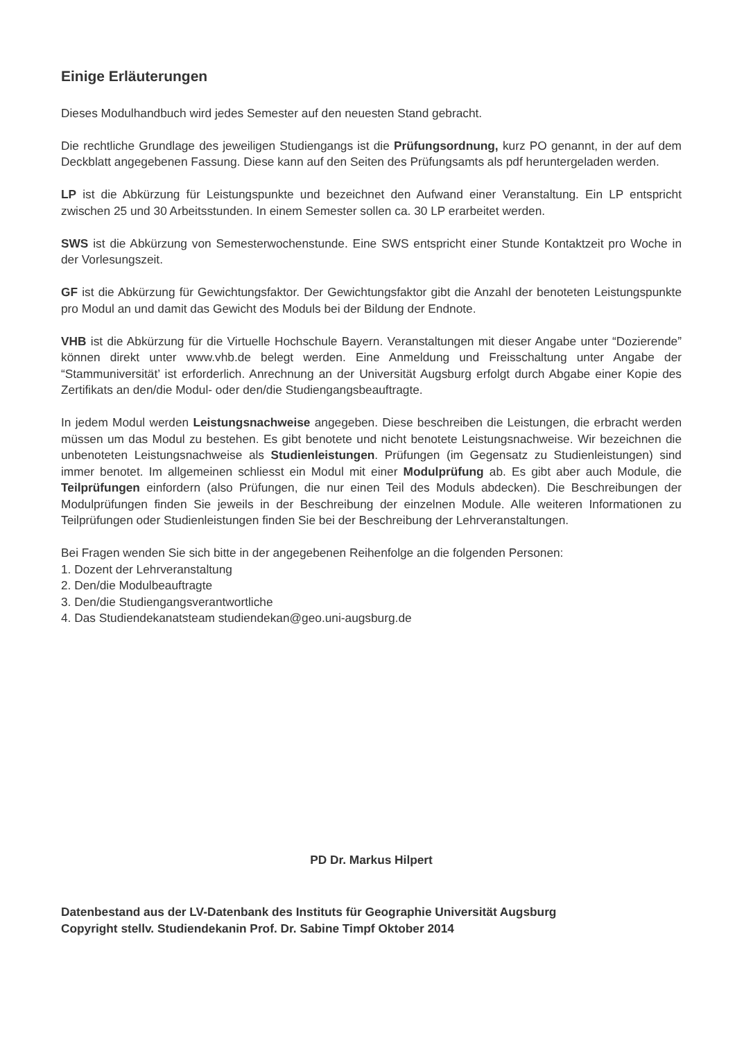Einige Erläuterungen
Dieses Modulhandbuch wird jedes Semester auf den neuesten Stand gebracht.
Die rechtliche Grundlage des jeweiligen Studiengangs ist die Prüfungsordnung, kurz PO genannt, in der auf dem Deckblatt angegebenen Fassung. Diese kann auf den Seiten des Prüfungsamts als pdf heruntergeladen werden.
LP ist die Abkürzung für Leistungspunkte und bezeichnet den Aufwand einer Veranstaltung. Ein LP entspricht zwischen 25 und 30 Arbeitsstunden. In einem Semester sollen ca. 30 LP erarbeitet werden.
SWS ist die Abkürzung von Semesterwochenstunde. Eine SWS entspricht einer Stunde Kontaktzeit pro Woche in der Vorlesungszeit.
GF ist die Abkürzung für Gewichtungsfaktor. Der Gewichtungsfaktor gibt die Anzahl der benoteten Leistungspunkte pro Modul an und damit das Gewicht des Moduls bei der Bildung der Endnote.
VHB ist die Abkürzung für die Virtuelle Hochschule Bayern. Veranstaltungen mit dieser Angabe unter “Dozierende” können direkt unter www.vhb.de belegt werden. Eine Anmeldung und Freisschaltung unter Angabe der “Stammuniversität’ ist erforderlich. Anrechnung an der Universität Augsburg erfolgt durch Abgabe einer Kopie des Zertifikats an den/die Modul- oder den/die Studiengangsbeauftragte.
In jedem Modul werden Leistungsnachweise angegeben. Diese beschreiben die Leistungen, die erbracht werden müssen um das Modul zu bestehen. Es gibt benotete und nicht benotete Leistungsnachweise. Wir bezeichnen die unbenoteten Leistungsnachweise als Studienleistungen. Prüfungen (im Gegensatz zu Studienleistungen) sind immer benotet. Im allgemeinen schliesst ein Modul mit einer Modulprüfung ab. Es gibt aber auch Module, die Teilprüfungen einfordern (also Prüfungen, die nur einen Teil des Moduls abdecken). Die Beschreibungen der Modulprüfungen finden Sie jeweils in der Beschreibung der einzelnen Module. Alle weiteren Informationen zu Teilprüfungen oder Studienleistungen finden Sie bei der Beschreibung der Lehrveranstaltungen.
Bei Fragen wenden Sie sich bitte in der angegebenen Reihenfolge an die folgenden Personen:
1. Dozent der Lehrveranstaltung
2. Den/die Modulbeauftragte
3. Den/die Studiengangsverantwortliche
4. Das Studiendekanatsteam studiendekan@geo.uni-augsburg.de
PD Dr. Markus Hilpert
Datenbestand aus der LV-Datenbank des Instituts für Geographie Universität Augsburg
Copyright stellv. Studiendekanin Prof. Dr. Sabine Timpf Oktober 2014